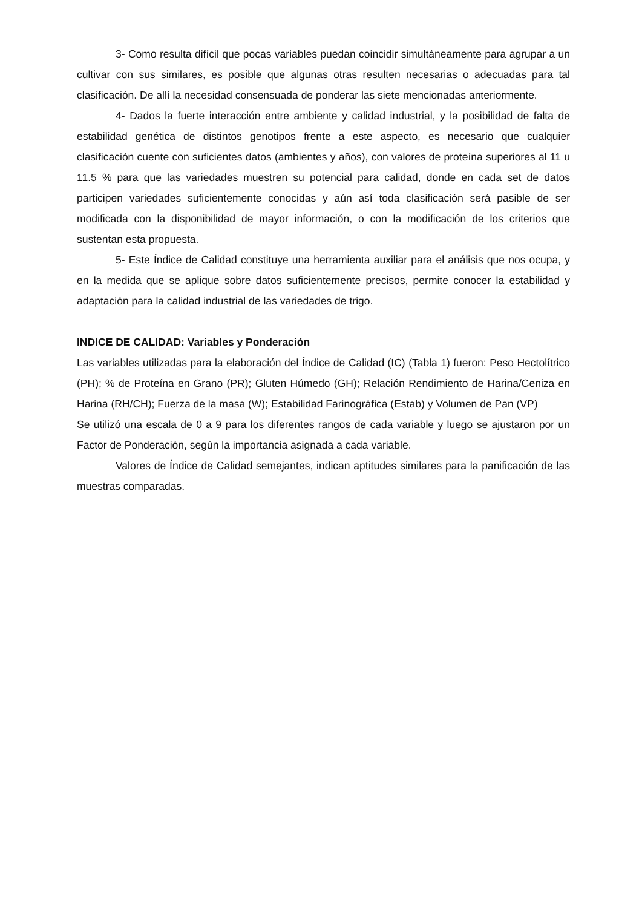3- Como resulta difícil que pocas variables puedan coincidir simultáneamente para agrupar a un cultivar con sus similares, es posible que algunas otras resulten necesarias o adecuadas para tal clasificación. De allí la necesidad consensuada de ponderar las siete mencionadas anteriormente.
4- Dados la fuerte interacción entre ambiente y calidad industrial, y la posibilidad de falta de estabilidad genética de distintos genotipos frente a este aspecto, es necesario que cualquier clasificación cuente con suficientes datos (ambientes y años), con valores de proteína superiores al 11 u 11.5 % para que las variedades muestren su potencial para calidad, donde en cada set de datos participen variedades suficientemente conocidas y aún así toda clasificación será pasible de ser modificada con la disponibilidad de mayor información, o con la modificación de los criterios que sustentan esta propuesta.
5- Este Índice de Calidad constituye una herramienta auxiliar para el análisis que nos ocupa, y en la medida que se aplique sobre datos suficientemente precisos, permite conocer la estabilidad y adaptación para la calidad industrial de las variedades de trigo.
INDICE DE CALIDAD: Variables y Ponderación
Las variables utilizadas para la elaboración del Índice de Calidad (IC) (Tabla 1) fueron: Peso Hectolítrico (PH); % de Proteína en Grano (PR); Gluten Húmedo (GH); Relación Rendimiento de Harina/Ceniza en Harina (RH/CH); Fuerza de la masa (W); Estabilidad Farinográfica (Estab) y Volumen de Pan (VP)
Se utilizó una escala de 0 a 9 para los diferentes rangos de cada variable y luego se ajustaron por un Factor de Ponderación, según la importancia asignada a cada variable.
Valores de Índice de Calidad semejantes, indican aptitudes similares para la panificación de las muestras comparadas.